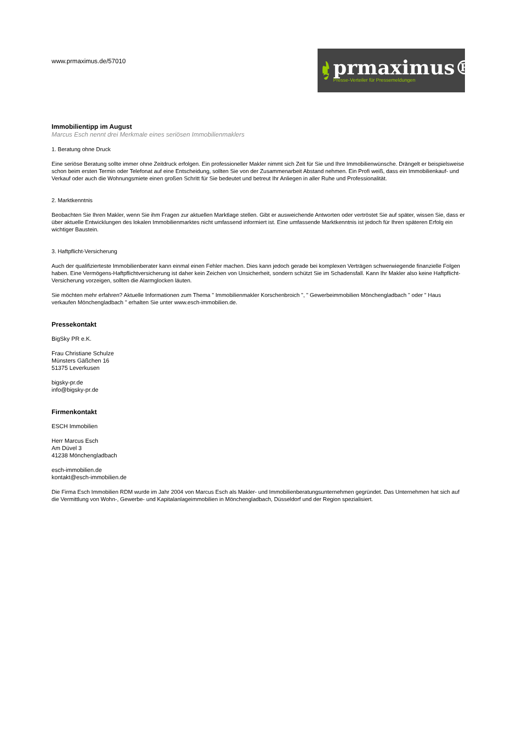www.prmaximus.de/57010
prmaximus®
Presse-Verteiler für Pressemeldungen
Immobilientipp im August
Marcus Esch nennt drei Merkmale eines seriösen Immobilienmaklers
1. Beratung ohne Druck
Eine seriöse Beratung sollte immer ohne Zeitdruck erfolgen. Ein professioneller Makler nimmt sich Zeit für Sie und Ihre Immobilienwünsche. Drängelt er beispielsweise schon beim ersten Termin oder Telefonat auf eine Entscheidung, sollten Sie von der Zusammenarbeit Abstand nehmen. Ein Profi weiß, dass ein Immobilienkauf- und Verkauf oder auch die Wohnungsmiete einen großen Schritt für Sie bedeutet und betreut Ihr Anliegen in aller Ruhe und Professionalität.
2. Marktkenntnis
Beobachten Sie Ihren Makler, wenn Sie ihm Fragen zur aktuellen Marktlage stellen. Gibt er ausweichende Antworten oder vertröstet Sie auf später, wissen Sie, dass er über aktuelle Entwicklungen des lokalen Immobilienmarktes nicht umfassend informiert ist. Eine umfassende Marktkenntnis ist jedoch für Ihren späteren Erfolg ein wichtiger Baustein.
3. Haftpflicht-Versicherung
Auch der qualifizierteste Immobilienberater kann einmal einen Fehler machen. Dies kann jedoch gerade bei komplexen Verträgen schwerwiegende finanzielle Folgen haben. Eine Vermögens-Haftpflichtversicherung ist daher kein Zeichen von Unsicherheit, sondern schützt Sie im Schadensfall. Kann Ihr Makler also keine Haftpflicht-Versicherung vorzeigen, sollten die Alarmglocken läuten.
Sie möchten mehr erfahren? Aktuelle Informationen zum Thema " Immobilienmakler Korschenbroich ", " Gewerbeimmobilien Mönchengladbach " oder " Haus verkaufen Mönchengladbach " erhalten Sie unter www.esch-immobilien.de.
Pressekontakt
BigSky PR e.K.
Frau Christiane Schulze
Münsters Gäßchen 16
51375 Leverkusen
bigsky-pr.de
info@bigsky-pr.de
Firmenkontakt
ESCH Immobilien
Herr Marcus Esch
Am Düvel 3
41238 Mönchengladbach
esch-immobilien.de
kontakt@esch-immobilien.de
Die Firma Esch Immobilien RDM wurde im Jahr 2004 von Marcus Esch als Makler- und Immobilienberatungsunternehmen gegründet. Das Unternehmen hat sich auf die Vermittlung von Wohn-, Gewerbe- und Kapitalanlageimmobilien in Mönchengladbach, Düsseldorf und der Region spezialisiert.